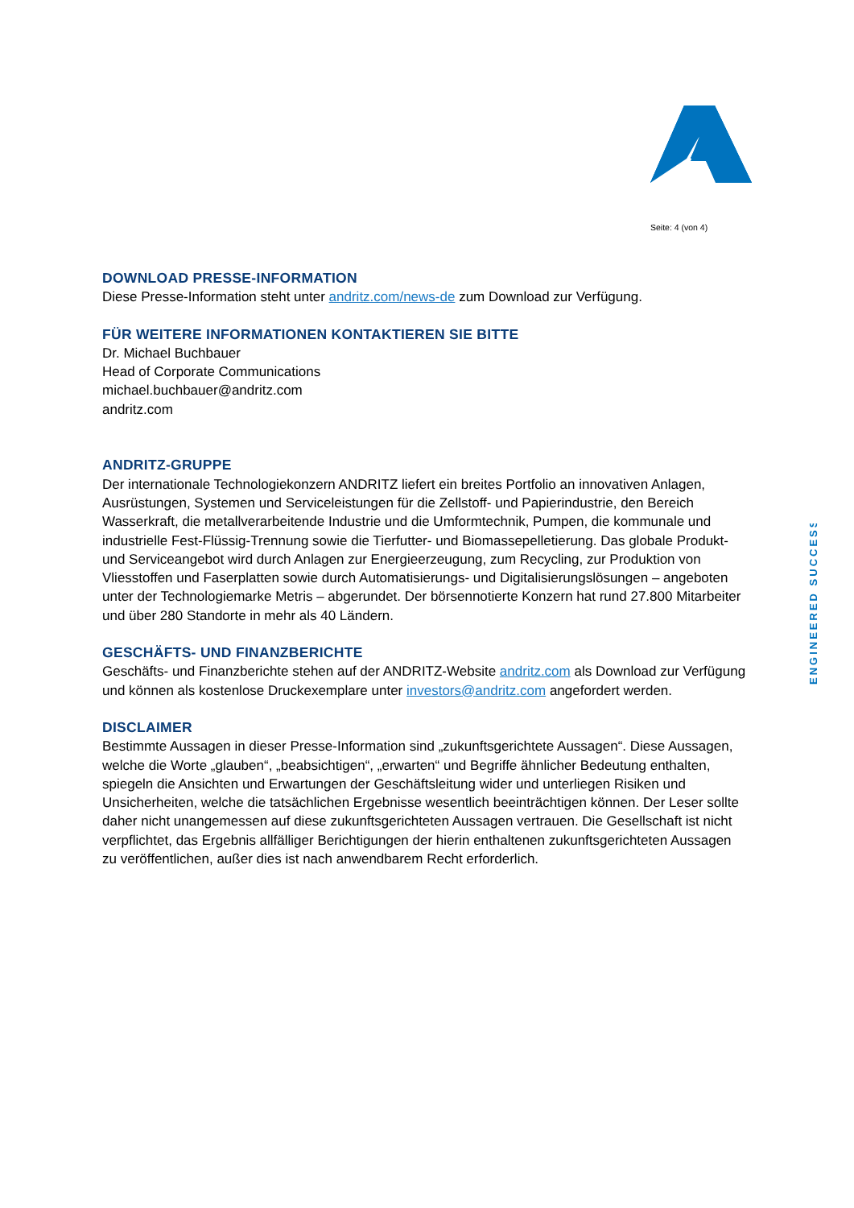Seite: 4 (von 4)
ENGINEERED SUCCESS
DOWNLOAD PRESSE-INFORMATION
Diese Presse-Information steht unter andritz.com/news-de zum Download zur Verfügung.
FÜR WEITERE INFORMATIONEN KONTAKTIEREN SIE BITTE
Dr. Michael Buchbauer
Head of Corporate Communications
michael.buchbauer@andritz.com
andritz.com
ANDRITZ-GRUPPE
Der internationale Technologiekonzern ANDRITZ liefert ein breites Portfolio an innovativen Anlagen, Ausrüstungen, Systemen und Serviceleistungen für die Zellstoff- und Papierindustrie, den Bereich Wasserkraft, die metallverarbeitende Industrie und die Umformtechnik, Pumpen, die kommunale und industrielle Fest-Flüssig-Trennung sowie die Tierfutter- und Biomassepelletierung. Das globale Produkt- und Serviceangebot wird durch Anlagen zur Energieerzeugung, zum Recycling, zur Produktion von Vliesstoffen und Faserplatten sowie durch Automatisierungs- und Digitalisierungslösungen – angeboten unter der Technologiemarke Metris – abgerundet. Der börsennotierte Konzern hat rund 27.800 Mitarbeiter und über 280 Standorte in mehr als 40 Ländern.
GESCHÄFTS- UND FINANZBERICHTE
Geschäfts- und Finanzberichte stehen auf der ANDRITZ-Website andritz.com als Download zur Verfügung und können als kostenlose Druckexemplare unter investors@andritz.com angefordert werden.
DISCLAIMER
Bestimmte Aussagen in dieser Presse-Information sind „zukunftsgerichtete Aussagen“. Diese Aussagen, welche die Worte „glauben“, „beabsichtigen“, „erwarten“ und Begriffe ähnlicher Bedeutung enthalten, spiegeln die Ansichten und Erwartungen der Geschäftsleitung wider und unterliegen Risiken und Unsicherheiten, welche die tatsächlichen Ergebnisse wesentlich beeinträchtigen können. Der Leser sollte daher nicht unangemessen auf diese zukunftsgerichteten Aussagen vertrauen. Die Gesellschaft ist nicht verpflichtet, das Ergebnis allfälliger Berichtigungen der hierin enthaltenen zukunftsgerichteten Aussagen zu veröffentlichen, außer dies ist nach anwendbarem Recht erforderlich.